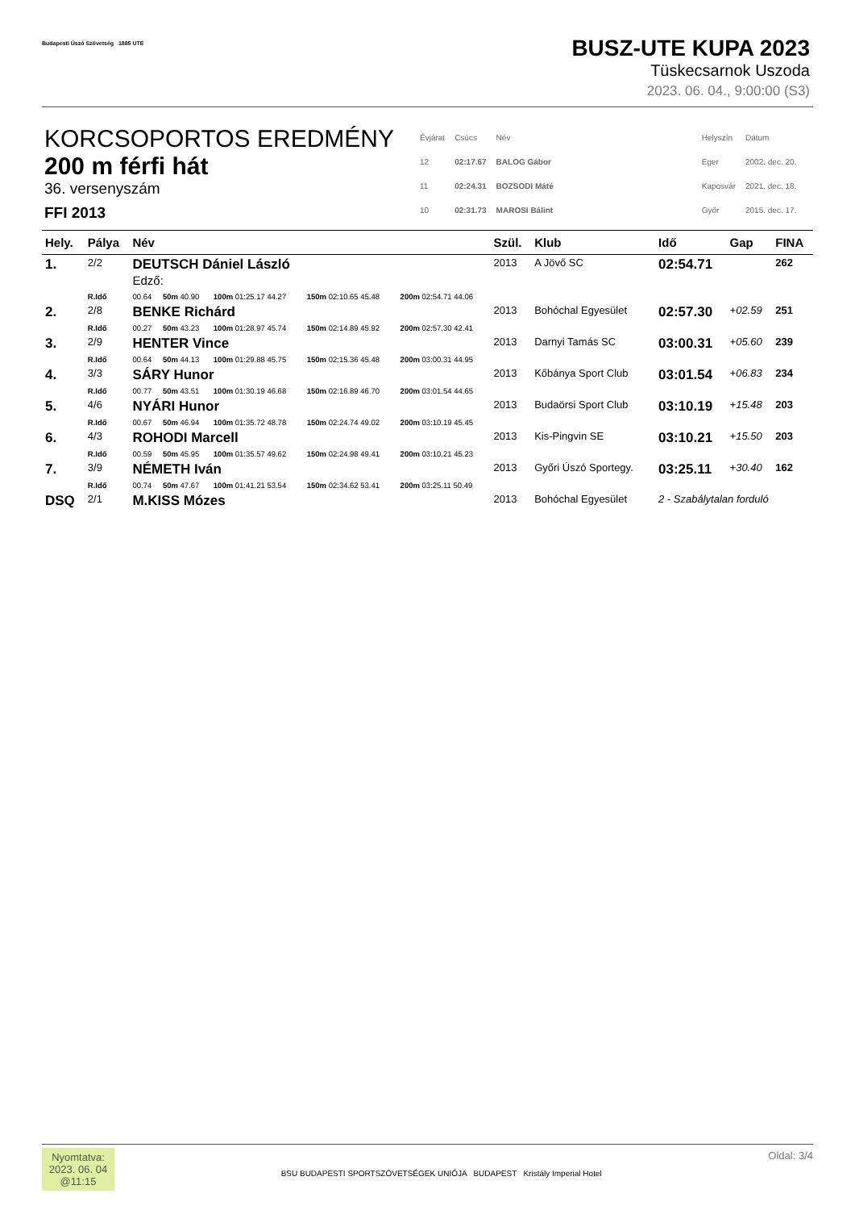Budapesti Úszó Szövetség 1885 UTE
BUSZ-UTE KUPA 2023
Tüskecsarnok Uszoda
2023. 06. 04., 9:00:00 (S3)
KORCSOPORTOS EREDMÉNY
200 m férfi hát
36. versenyszám
FFI 2013
| Évjárat | Csúcs | Név | | Helyszín | Dátum |
| 12 | 02:17.67 | BALOG Gábor | | Eger | 2002. dec. 20. |
| 11 | 02:24.31 | BOZSODI Máté | | Kaposvár | 2021. dec. 18. |
| 10 | 02:31.73 | MAROSI Bálint | | Győr | 2015. dec. 17. |
| Hely. | Pálya | Név | | | | | Szül. | Klub | Idő | Gap | FINA |
| --- | --- | --- | --- | --- | --- | --- | --- | --- | --- | --- | --- |
| 1. | 2/2 | DEUTSCH Dániel László Edző: | | | | | 2013 | A Jövő SC | 02:54.71 | | 262 |
| | R.Idő | 00.64 | 50m 40.90 | 100m 01:25.17 44.27 | 150m 02:10.65 45.48 | 200m 02:54.71 44.06 | | | | | |
| 2. | 2/8 | BENKE Richárd | | | | | 2013 | Bohóchal Egyesület | 02:57.30 | +02.59 | 251 |
| | R.Idő | 00.27 | 50m 43.23 | 100m 01:28.97 45.74 | 150m 02:14.89 45.92 | 200m 02:57.30 42.41 | | | | | |
| 3. | 2/9 | HENTER Vince | | | | | 2013 | Darnyi Tamás SC | 03:00.31 | +05.60 | 239 |
| | R.Idő | 00.64 | 50m 44.13 | 100m 01:29.88 45.75 | 150m 02:15.36 45.48 | 200m 03:00.31 44.95 | | | | | |
| 4. | 3/3 | SÁRY Hunor | | | | | 2013 | Kőbánya Sport Club | 03:01.54 | +06.83 | 234 |
| | R.Idő | 00.77 | 50m 43.51 | 100m 01:30.19 46.68 | 150m 02:16.89 46.70 | 200m 03:01.54 44.65 | | | | | |
| 5. | 4/6 | NYÁRI Hunor | | | | | 2013 | Budaörsi Sport Club | 03:10.19 | +15.48 | 203 |
| | R.Idő | 00.67 | 50m 46.94 | 100m 01:35.72 48.78 | 150m 02:24.74 49.02 | 200m 03:10.19 45.45 | | | | | |
| 6. | 4/3 | ROHODI Marcell | | | | | 2013 | Kis-Pingvin SE | 03:10.21 | +15.50 | 203 |
| | R.Idő | 00.59 | 50m 45.95 | 100m 01:35.57 49.62 | 150m 02:24.98 49.41 | 200m 03:10.21 45.23 | | | | | |
| 7. | 3/9 | NÉMETH Iván | | | | | 2013 | Győri Úszó Sportegy. | 03:25.11 | +30.40 | 162 |
| | R.Idő | 00.74 | 50m 47.67 | 100m 01:41.21 53.54 | 150m 02:34.62 53.41 | 200m 03:25.11 50.49 | | | | | |
| DSQ | 2/1 | M.KISS Mózes | | | | | 2013 | Bohóchal Egyesület | 2 - Szabálytalan forduló | | |
Nyomtatva:
2023. 06. 04
@11:15
BSU BUDAPESTI SPORTSZÖVETSÉGEK UNIÓJA BUDAPEST Kristály Imperial Hotel
Oldal: 3/4